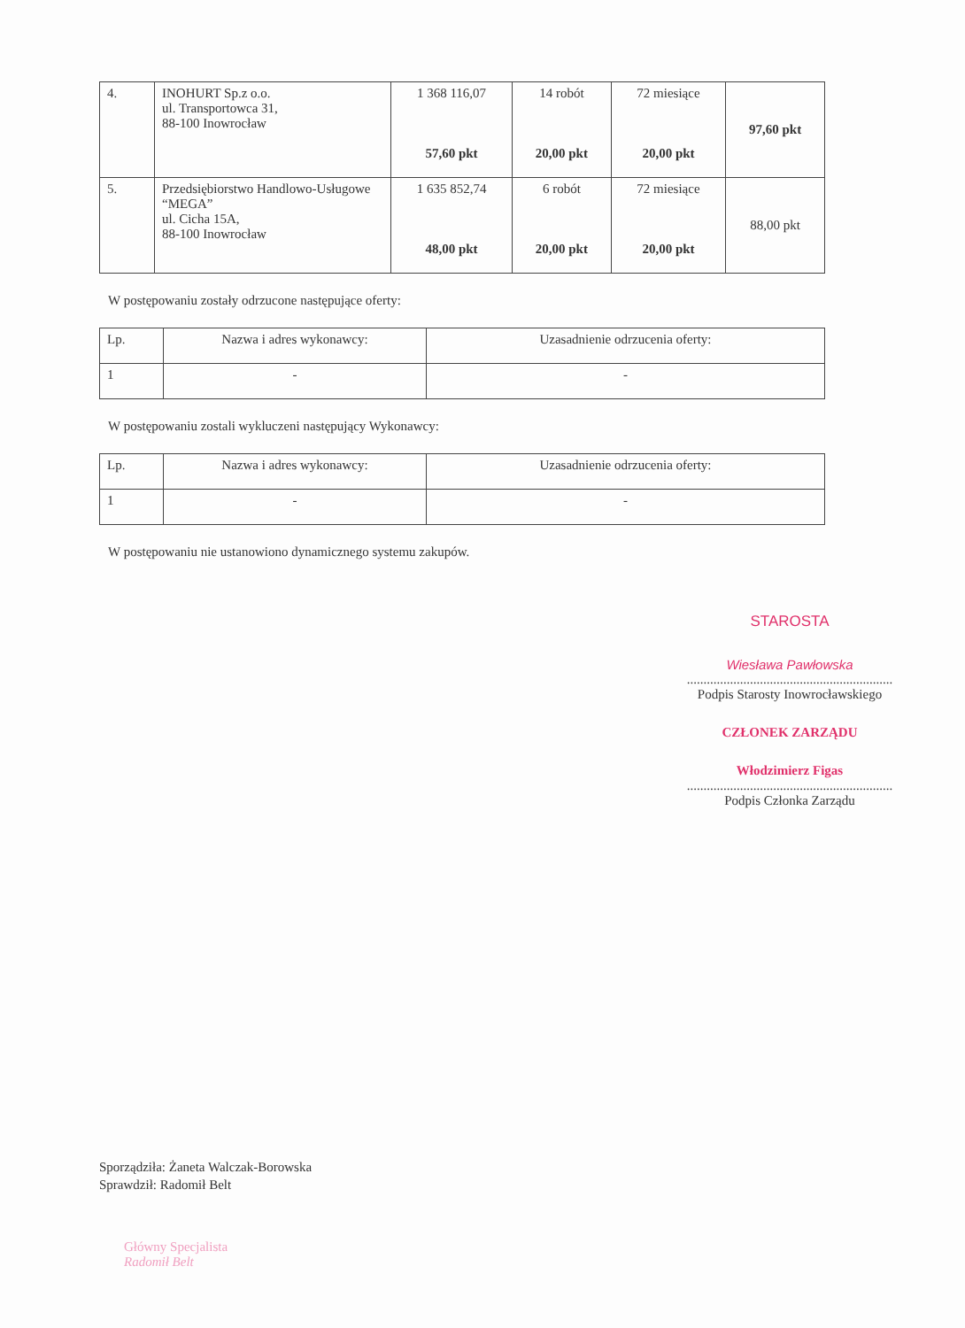| 4. | INOHURT Sp.z o.o. ul. Transportowca 31, 88-100 Inowrocław | 1 368 116,07 57,60 pkt | 14 robót 20,00 pkt | 72 miesiące 20,00 pkt | 97,60 pkt |
| 5. | Przedsiębiorstwo Handlowo-Usługowe “MEGA” ul. Cicha 15A, 88-100 Inowrocław | 1 635 852,74 48,00 pkt | 6 robót 20,00 pkt | 72 miesiące 20,00 pkt | 88,00 pkt |
W postępowaniu zostały odrzucone następujące oferty:
| Lp. | Nazwa i adres wykonawcy: | Uzasadnienie odrzucenia oferty: |
| 1 | - | - |
W postępowaniu zostali wykluczeni następujący Wykonawcy:
| Lp. | Nazwa i adres wykonawcy: | Uzasadnienie odrzucenia oferty: |
| 1 | - | - |
W postępowaniu nie ustanowiono dynamicznego systemu zakupów.
STAROSTA
Wiesława Pawłowska
..............................................................
Podpis Starosty Inowrocławskiego
CZŁONEK ZARZĄDU
Włodzimierz Figas
..............................................................
Podpis Członka Zarządu
Sporządziła: Żaneta Walczak-Borowska
Sprawdził: Radomił Belt
Główny Specjalista
Radomił Belt